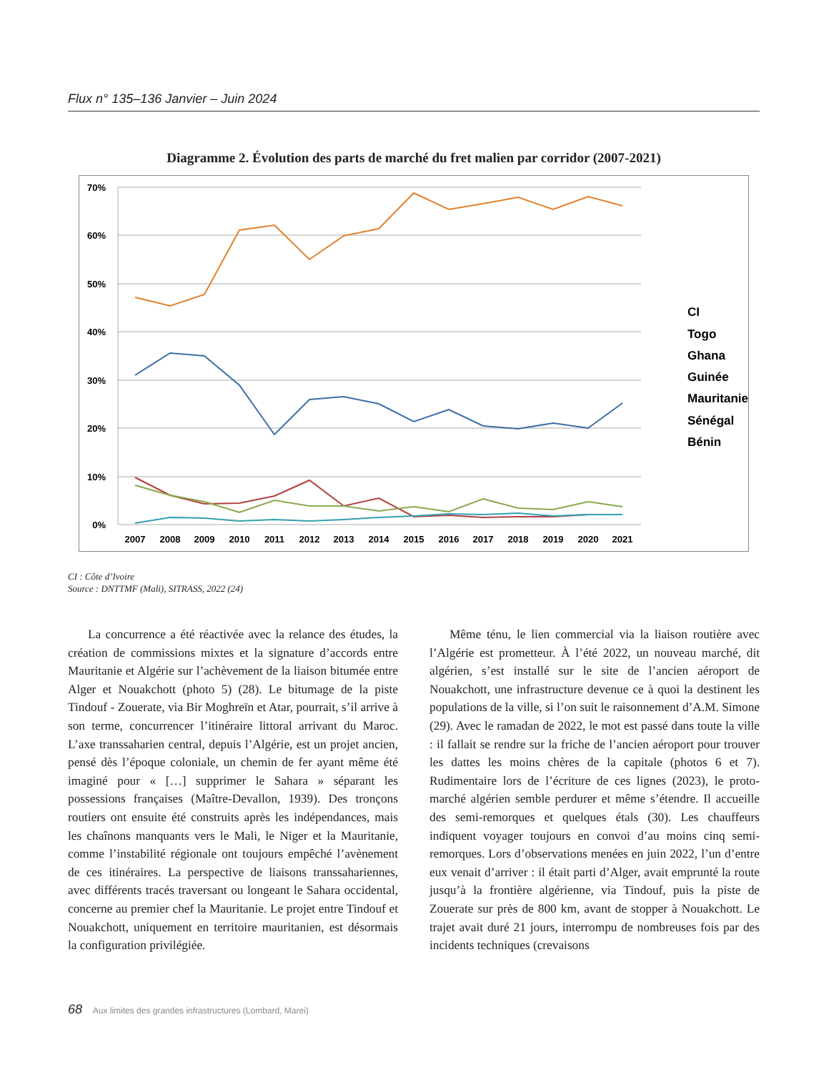Flux n° 135–136 Janvier – Juin 2024
Diagramme 2. Évolution des parts de marché du fret malien par corridor (2007-2021)
70%
60%
50%
40%
30%
20%
10%
0%
2007
2008
2009
2010
2011
2012
2013
2014
2015
2016
2017
2018
2019
2020
2021
CI
Togo
Ghana
Guinée
Mauritanie
Sénégal
Bénin
CI : Côte d’Ivoire
Source : DNTTMF (Mali), SITRASS, 2022 (24)
La concurrence a été réactivée avec la relance des études, la création de commissions mixtes et la signature d’accords entre Mauritanie et Algérie sur l’achèvement de la liaison bitumée entre Alger et Nouakchott (photo 5) (28). Le bitumage de la piste Tindouf - Zouerate, via Bir Moghreïn et Atar, pourrait, s’il arrive à son terme, concurrencer l’itinéraire littoral arrivant du Maroc. L’axe transsaharien central, depuis l’Algérie, est un projet ancien, pensé dès l’époque coloniale, un chemin de fer ayant même été imaginé pour « […] supprimer le Sahara » séparant les possessions françaises (Maître-Devallon, 1939). Des tronçons routiers ont ensuite été construits après les indépendances, mais les chaînons manquants vers le Mali, le Niger et la Mauritanie, comme l’instabilité régionale ont toujours empêché l’avènement de ces itinéraires. La perspective de liaisons transsahariennes, avec différents tracés traversant ou longeant le Sahara occidental, concerne au premier chef la Mauritanie. Le projet entre Tindouf et Nouakchott, uniquement en territoire mauritanien, est désormais la configuration privilégiée.
Même ténu, le lien commercial via la liaison routière avec l’Algérie est prometteur. À l’été 2022, un nouveau marché, dit algérien, s’est installé sur le site de l’ancien aéroport de Nouakchott, une infrastructure devenue ce à quoi la destinent les populations de la ville, si l’on suit le raisonnement d’A.M. Simone (29). Avec le ramadan de 2022, le mot est passé dans toute la ville : il fallait se rendre sur la friche de l’ancien aéroport pour trouver les dattes les moins chères de la capitale (photos 6 et 7). Rudimentaire lors de l’écriture de ces lignes (2023), le proto-marché algérien semble perdurer et même s’étendre. Il accueille des semi-remorques et quelques étals (30). Les chauffeurs indiquent voyager toujours en convoi d’au moins cinq semi-remorques. Lors d’observations menées en juin 2022, l’un d’entre eux venait d’arriver : il était parti d’Alger, avait emprunté la route jusqu’à la frontière algérienne, via Tindouf, puis la piste de Zouerate sur près de 800 km, avant de stopper à Nouakchott. Le trajet avait duré 21 jours, interrompu de nombreuses fois par des incidents techniques (crevaisons
68 Aux limites des grandes infrastructures (Lombard, Marei)